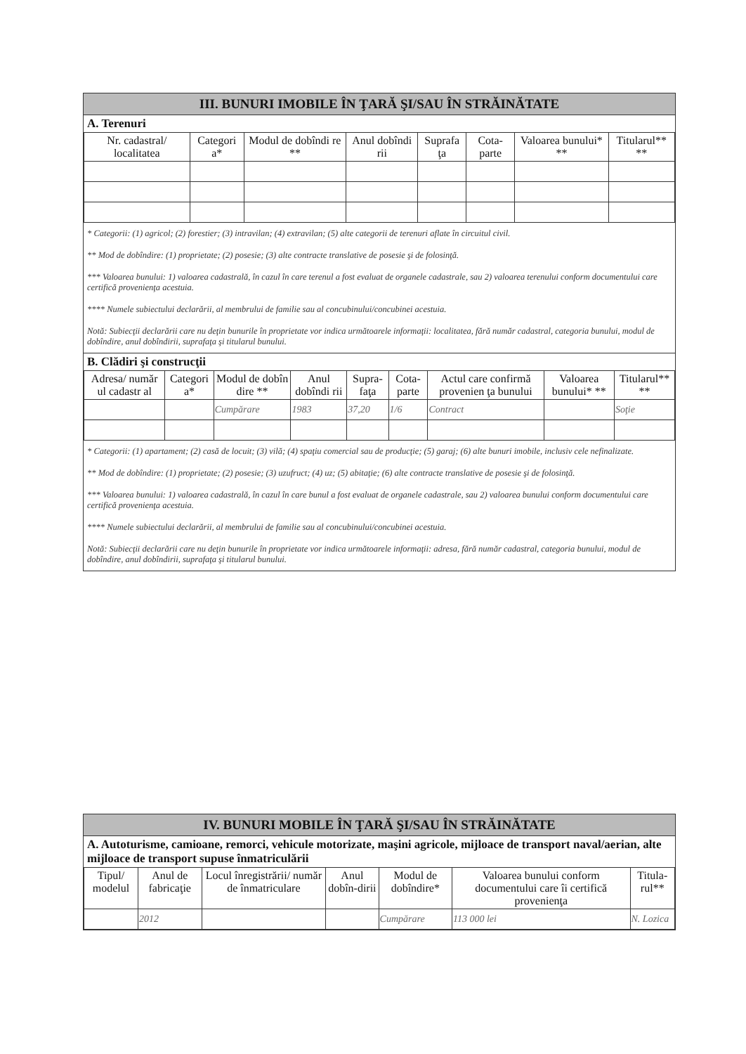III. BUNURI IMOBILE ÎN ŢARĂ ŞI/SAU ÎN STRĂINĂTATE
A. Terenuri
| Nr. cadastral/ localitatea | Categori a* | Modul de dobîndi re ** | Anul dobîndi rii | Suprafa ţa | Cota-parte | Valoarea bunului* ** | Titularul** ** |
| --- | --- | --- | --- | --- | --- | --- | --- |
* Categorii: (1) agricol; (2) forestier; (3) intravilan; (4) extravilan; (5) alte categorii de terenuri aflate în circuitul civil.
** Mod de dobîndire: (1) proprietate; (2) posesie; (3) alte contracte translative de posesie şi de folosinţă.
*** Valoarea bunului: 1) valoarea cadastrală, în cazul în care terenul a fost evaluat de organele cadastrale, sau 2) valoarea terenului conform documentului care certifică provenienţa acestuia.
**** Numele subiectului declarării, al membrului de familie sau al concubinului/concubinei acestuia.
Notă: Subiecţii declarării care nu deţin bunurile în proprietate vor indica următoarele informaţii: localitatea, fără număr cadastral, categoria bunului, modul de dobîndire, anul dobîndirii, suprafaţa şi titularul bunului.
B. Clădiri şi construcţii
| Adresa/ număr ul cadastr al | Categori a* | Modul de dobîn dire ** | Anul dobîndi rii | Supra-faţa | Cota-parte | Actul care confirmă provenien ţa bunului | Valoarea bunului* ** | Titularul** ** |
| --- | --- | --- | --- | --- | --- | --- | --- | --- |
| | | Cumpărare | 1983 | 37,20 | 1/6 | Contract | | Soţie |
* Categorii: (1) apartament; (2) casă de locuit; (3) vilă; (4) spaţiu comercial sau de producţie; (5) garaj; (6) alte bunuri imobile, inclusiv cele nefinalizate.
** Mod de dobîndire: (1) proprietate; (2) posesie; (3) uzufruct; (4) uz; (5) abitaţie; (6) alte contracte translative de posesie şi de folosinţă.
*** Valoarea bunului: 1) valoarea cadastrală, în cazul în care bunul a fost evaluat de organele cadastrale, sau 2) valoarea bunului conform documentului care certifică provenienţa acestuia.
**** Numele subiectului declarării, al membrului de familie sau al concubinului/concubinei acestuia.
Notă: Subiecţii declarării care nu deţin bunurile în proprietate vor indica următoarele informaţii: adresa, fără număr cadastral, categoria bunului, modul de dobîndire, anul dobîndirii, suprafaţa şi titularul bunului.
IV. BUNURI MOBILE ÎN ŢARĂ ŞI/SAU ÎN STRĂINĂTATE
A. Autoturisme, camioane, remorci, vehicule motorizate, maşini agricole, mijloace de transport naval/aerian, alte mijloace de transport supuse înmatriculării
| Tipul/ modelul | Anul de fabricaţie | Locul înregistrării/ număr de înmatriculare | Anul dobîn-dirii | Modul de dobîndire* | Valoarea bunului conform documentului care îi certifică provenienţa | Titula-rul** |
| --- | --- | --- | --- | --- | --- | --- |
| | 2012 | | | Cumpărare | 113 000 lei | N. Lozica |